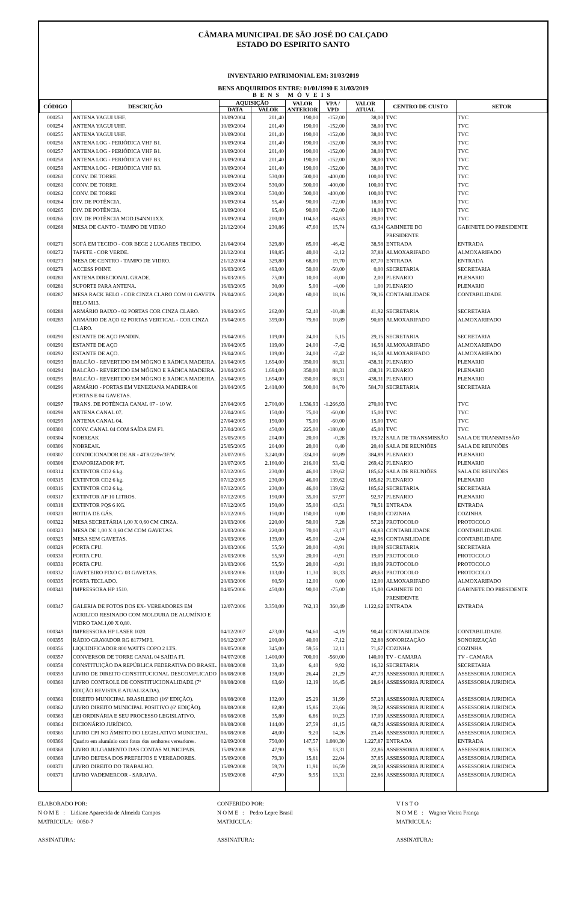CÂMARA MUNICIPAL DE SÃO JOSÉ DO CALÇADO
ESTADO DO ESPIRITO SANTO
INVENTARIO PATRIMONIAL EM: 31/03/2019
BENS ADQUIRIDOS ENTRE: 01/01/1990 E 31/03/2019
BENS MÓVEIS
| CÓDIGO | DESCRIÇÃO | AQUISIÇÃO | | VALOR ANTERIOR | VPA / VPD | VALOR ATUAL | CENTRO DE CUSTO | SETOR |
| --- | --- | --- | --- | --- | --- | --- | --- | --- |
| | | DATA | VALOR | | | | | |
| 000253 | ANTENA YAGUI UHF. | 10/09/2004 | 201,40 | 190,00 | -152,00 | 38,00 | TVC | TVC |
| 000254 | ANTENA YAGUI UHF. | 10/09/2004 | 201,40 | 190,00 | -152,00 | 38,00 | TVC | TVC |
| 000255 | ANTENA YAGUI UHF. | 10/09/2004 | 201,40 | 190,00 | -152,00 | 38,00 | TVC | TVC |
| 000256 | ANTENA LOG - PERIÓDICA VHF B1. | 10/09/2004 | 201,40 | 190,00 | -152,00 | 38,00 | TVC | TVC |
| 000257 | ANTENA LOG - PERIÓDICA VHF B1. | 10/09/2004 | 201,40 | 190,00 | -152,00 | 38,00 | TVC | TVC |
| 000258 | ANTENA LOG - PERIÓDICA VHF B3. | 10/09/2004 | 201,40 | 190,00 | -152,00 | 38,00 | TVC | TVC |
| 000259 | ANTENA LOG - PERIÓDICA VHF B3. | 10/09/2004 | 201,40 | 190,00 | -152,00 | 38,00 | TVC | TVC |
| 000260 | CONV. DE TORRE. | 10/09/2004 | 530,00 | 500,00 | -400,00 | 100,00 | TVC | TVC |
| 000261 | CONV. DE TORRE. | 10/09/2004 | 530,00 | 500,00 | -400,00 | 100,00 | TVC | TVC |
| 000262 | CONV. DE TORRE | 10/09/2004 | 530,00 | 500,00 | -400,00 | 100,00 | TVC | TVC |
| 000264 | DIV. DE POTÊNCIA. | 10/09/2004 | 95,40 | 90,00 | -72,00 | 18,00 | TVC | TVC |
| 000265 | DIV. DE POTÊNCIA. | 10/09/2004 | 95,40 | 90,00 | -72,00 | 18,00 | TVC | TVC |
| 000266 | DIV. DE POTÊNCIA MOD.IS4NN11XX. | 10/09/2004 | 200,00 | 104,63 | -84,63 | 20,00 | TVC | TVC |
| 000268 | MESA DE CANTO - TAMPO DE VIDRO | 21/12/2004 | 230,86 | 47,60 | 15,74 | 63,34 | GABINETE DO PRESIDENTE | GABINETE DO PRESIDENTE |
| 000271 | SOFÁ EM TECIDO - COR BEGE 2 LUGARES TECIDO. | 21/04/2004 | 329,80 | 85,00 | -46,42 | 38,58 | ENTRADA | ENTRADA |
| 000272 | TAPETE - COR VERDE. | 21/12/2004 | 198,85 | 40,00 | -2,12 | 37,88 | ALMOXARIFADO | ALMOXARIFADO |
| 000273 | MESA DE CENTRO - TAMPO DE VIDRO. | 21/12/2004 | 329,80 | 68,00 | 19,70 | 87,70 | ENTRADA | ENTRADA |
| 000279 | ACCESS POINT. | 16/03/2005 | 493,00 | 50,00 | -50,00 | 0,00 | SECRETARIA | SECRETARIA |
| 000280 | ANTENA DIRECIONAL GRADE. | 16/03/2005 | 75,00 | 10,00 | -8,00 | 2,00 | PLENARIO | PLENARIO |
| 000281 | SUPORTE PARA ANTENA. | 16/03/2005 | 30,00 | 5,00 | -4,00 | 1,00 | PLENARIO | PLENARIO |
| 000287 | MESA RACK BELO - COR CINZA CLARO COM 01 GAVETA BELO M13. | 19/04/2005 | 220,80 | 60,00 | 18,16 | 78,16 | CONTABILIDADE | CONTABILIDADE |
| 000288 | ARMÁRIO BAIXO - 02 PORTAS COR CINZA CLARO. | 19/04/2005 | 262,00 | 52,40 | -10,48 | 41,92 | SECRETARIA | SECRETARIA |
| 000289 | ARMÁRIO DE AÇO 02 PORTAS VERTICAL - COR CINZA CLARO. | 19/04/2005 | 399,00 | 79,80 | 10,89 | 90,69 | ALMOXARIFADO | ALMOXARIFADO |
| 000290 | ESTANTE DE AÇO PANDIN. | 19/04/2005 | 119,00 | 24,00 | 5,15 | 29,15 | SECRETARIA | SECRETARIA |
| 000291 | ESTANTE DE AÇO | 19/04/2005 | 119,00 | 24,00 | -7,42 | 16,58 | ALMOXARIFADO | ALMOXARIFADO |
| 000292 | ESTANTE DE AÇO. | 19/04/2005 | 119,00 | 24,00 | -7,42 | 16,58 | ALMOXARIFADO | ALMOXARIFADO |
| 000293 | BALCÃO - REVERTIDO EM MÓGNO E RÁDICA MADEIRA. | 20/04/2005 | 1.694,00 | 350,00 | 88,31 | 438,31 | PLENARIO | PLENARIO |
| 000294 | BALCÃO - REVERTIDO EM MÓGNO E RÁDICA MADEIRA. | 20/04/2005 | 1.694,00 | 350,00 | 88,31 | 438,31 | PLENARIO | PLENARIO |
| 000295 | BALCÃO - REVERTIDO EM MÓGNO E RÁDICA MADEIRA. | 20/04/2005 | 1.694,00 | 350,00 | 88,31 | 438,31 | PLENARIO | PLENARIO |
| 000296 | ARMÁRIO - PORTAS EM VENEZIANA MADEIRA 08 PORTAS E 04 GAVETAS. | 20/04/2005 | 2.418,00 | 500,00 | 84,70 | 584,70 | SECRETARIA | SECRETARIA |
| 000297 | TRANS. DE POTÊNCIA CANAL 07 - 10 W. | 27/04/2005 | 2.700,00 | 1.536,93 | -1.266,93 | 270,00 | TVC | TVC |
| 000298 | ANTENA CANAL 07. | 27/04/2005 | 150,00 | 75,00 | -60,00 | 15,00 | TVC | TVC |
| 000299 | ANTENA CANAL 04. | 27/04/2005 | 150,00 | 75,00 | -60,00 | 15,00 | TVC | TVC |
| 000300 | CONV. CANAL 04 COM SAÍDA EM F1. | 27/04/2005 | 450,00 | 225,00 | -180,00 | 45,00 | TVC | TVC |
| 000304 | NOBREAK | 25/05/2005 | 204,00 | 20,00 | -0,28 | 19,72 | SALA DE TRANSMISSÃO | SALA DE TRANSMISSÃO |
| 000306 | NOBREAK. | 25/05/2005 | 204,00 | 20,00 | 0,40 | 20,40 | SALA DE REUNIÕES | SALA DE REUNIÕES |
| 000307 | CONDICIONADOR DE AR - 4TR/220v/3F/V. | 20/07/2005 | 3.240,00 | 324,00 | 60,89 | 384,89 | PLENARIO | PLENARIO |
| 000308 | EVAPORIZADOR P/T. | 20/07/2005 | 2.160,00 | 216,00 | 53,42 | 269,42 | PLENARIO | PLENARIO |
| 000314 | EXTINTOR CO2 6 kg. | 07/12/2005 | 230,00 | 46,00 | 139,62 | 185,62 | SALA DE REUNIÕES | SALA DE REUNIÕES |
| 000315 | EXTINTOR CO2 6 kg. | 07/12/2005 | 230,00 | 46,00 | 139,62 | 185,62 | PLENARIO | PLENARIO |
| 000316 | EXTINTOR CO2 6 kg. | 07/12/2005 | 230,00 | 46,00 | 139,62 | 185,62 | SECRETARIA | SECRETARIA |
| 000317 | EXTINTOR AP 10 LITROS. | 07/12/2005 | 150,00 | 35,00 | 57,97 | 92,97 | PLENARIO | PLENARIO |
| 000318 | EXTINTOR PQS 6 KG. | 07/12/2005 | 150,00 | 35,00 | 43,51 | 78,51 | ENTRADA | ENTRADA |
| 000320 | BOTIJA DE GÁS. | 07/12/2005 | 150,00 | 150,00 | 0,00 | 150,00 | COZINHA | COZINHA |
| 000322 | MESA SECRETÁRIA 1,00 X 0,60 CM CINZA. | 20/03/2006 | 220,00 | 50,00 | 7,28 | 57,28 | PROTOCOLO | PROTOCOLO |
| 000323 | MESA DE 1,00 X 0,60 CM COM GAVETAS. | 20/03/2006 | 220,00 | 70,00 | -3,17 | 66,83 | CONTABILIDADE | CONTABILIDADE |
| 000325 | MESA SEM GAVETAS. | 20/03/2006 | 139,00 | 45,00 | -2,04 | 42,96 | CONTABILIDADE | CONTABILIDADE |
| 000329 | PORTA CPU. | 20/03/2006 | 55,50 | 20,00 | -0,91 | 19,09 | SECRETARIA | SECRETARIA |
| 000330 | PORTA CPU. | 20/03/2006 | 55,50 | 20,00 | -0,91 | 19,09 | PROTOCOLO | PROTOCOLO |
| 000331 | PORTA CPU. | 20/03/2006 | 55,50 | 20,00 | -0,91 | 19,09 | PROTOCOLO | PROTOCOLO |
| 000332 | GAVETEIRO FIXO C/ 03 GAVETAS. | 20/03/2006 | 113,00 | 11,30 | 38,33 | 49,63 | PROTOCOLO | PROTOCOLO |
| 000335 | PORTA TECLADO. | 20/03/2006 | 60,50 | 12,00 | 0,00 | 12,00 | ALMOXARIFADO | ALMOXARIFADO |
| 000340 | IMPRESSORA HP 1510. | 04/05/2006 | 450,00 | 90,00 | -75,00 | 15,00 | GABINETE DO PRESIDENTE | GABINETE DO PRESIDENTE |
| 000347 | GALERIA DE FOTOS DOS EX- VEREADORES EM ACRILICO RESINADO COM MOLDURA DE ALUMÍNIO E VIDRO TAM.1,00 X 0,80. | 12/07/2006 | 3.350,00 | 762,13 | 360,49 | 1.122,62 | ENTRADA | ENTRADA |
| 000349 | IMPRESSORA HP LASER 1020. | 04/12/2007 | 473,00 | 94,60 | -4,19 | 90,41 | CONTABILIDADE | CONTABILIDADE |
| 000355 | RÁDIO GRAVADOR RG 8177MP3. | 06/12/2007 | 200,00 | 40,00 | -7,12 | 32,88 | SONORIZAÇÃO | SONORIZAÇÃO |
| 000356 | LIQUIDIFICADOR 800 WATTS COPO 2 LTS. | 08/05/2008 | 345,00 | 59,56 | 12,11 | 71,67 | COZINHA | COZINHA |
| 000357 | CONVERSOR DE TORRE CANAL 04 SAÍDA FI. | 04/07/2008 | 1.400,00 | 700,00 | -560,00 | 140,00 | TV - CAMARA | TV - CAMARA |
| 000358 | CONSTITUIÇÃO DA REPÚBLICA FEDERATIVA DO BRASIL. | 08/08/2008 | 33,40 | 6,40 | 9,92 | 16,32 | SECRETARIA | SECRETARIA |
| 000359 | LIVRO DE DIREITO CONSTITUCIONAL DESCOMPLICADO | 08/08/2008 | 138,00 | 26,44 | 21,29 | 47,73 | ASSESSORIA JURIDICA | ASSESSORIA JURIDICA |
| 000360 | LIVRO CONTROLE DE CONSTITUCIONALIDADE (7ª EDIÇÃO REVISTA E ATUALIZADA). | 08/08/2008 | 63,60 | 12,19 | 16,45 | 28,64 | ASSESSORIA JURIDICA | ASSESSORIA JURIDICA |
| 000361 | DIREITO MUNICIPAL BRASILEIRO (16ª EDIÇÃO). | 08/08/2008 | 132,00 | 25,29 | 31,99 | 57,28 | ASSESSORIA JURIDICA | ASSESSORIA JURIDICA |
| 000362 | LIVRO DIREITO MUNICIPAL POSITIVO (6ª EDIÇÃO). | 08/08/2008 | 82,80 | 15,86 | 23,66 | 39,52 | ASSESSORIA JURIDICA | ASSESSORIA JURIDICA |
| 000363 | LEI ORDINÁRIA E SEU PROCESSO LEGISLATIVO. | 08/08/2008 | 35,80 | 6,86 | 10,23 | 17,09 | ASSESSORIA JURIDICA | ASSESSORIA JURIDICA |
| 000364 | DICIONÁRIO JURÍDICO. | 08/08/2008 | 144,00 | 27,59 | 41,15 | 68,74 | ASSESSORIA JURIDICA | ASSESSORIA JURIDICA |
| 000365 | LIVRO CPI NO ÂMBITO DO LEGISLATIVO MUNICIPAL. | 08/08/2008 | 48,00 | 9,20 | 14,26 | 23,46 | ASSESSORIA JURIDICA | ASSESSORIA JURIDICA |
| 000366 | Quadro em alumínio com fotos dos senhores vereadores. | 02/09/2008 | 750,00 | 147,57 | 1.080,30 | 1.227,87 | ENTRADA | ENTRADA |
| 000368 | LIVRO JULGAMENTO DAS CONTAS MUNICIPAIS. | 15/09/2008 | 47,90 | 9,55 | 13,31 | 22,86 | ASSESSORIA JURIDICA | ASSESSORIA JURIDICA |
| 000369 | LIVRO DEFESA DOS PREFEITOS E VEREADORES. | 15/09/2008 | 79,30 | 15,81 | 22,04 | 37,85 | ASSESSORIA JURIDICA | ASSESSORIA JURIDICA |
| 000370 | LIVRO DIREITO DO TRABALHO. | 15/09/2008 | 59,70 | 11,91 | 16,59 | 28,50 | ASSESSORIA JURIDICA | ASSESSORIA JURIDICA |
| 000371 | LIVRO VADEMERCOR - SARAIVA. | 15/09/2008 | 47,90 | 9,55 | 13,31 | 22,86 | ASSESSORIA JURIDICA | ASSESSORIA JURIDICA |
ELABORADO POR:
N O M E : Lidiane Aparecida de Almeida Campos
MATRICULA: 0050-7
ASSINATURA:
CONFERIDO POR:
N O M E : Pedro Lepre Brasil
MATRICULA:
ASSINATURA:
V I S T O
N O M E : Wagner Vieira França
MATRICULA:
ASSINATURA: